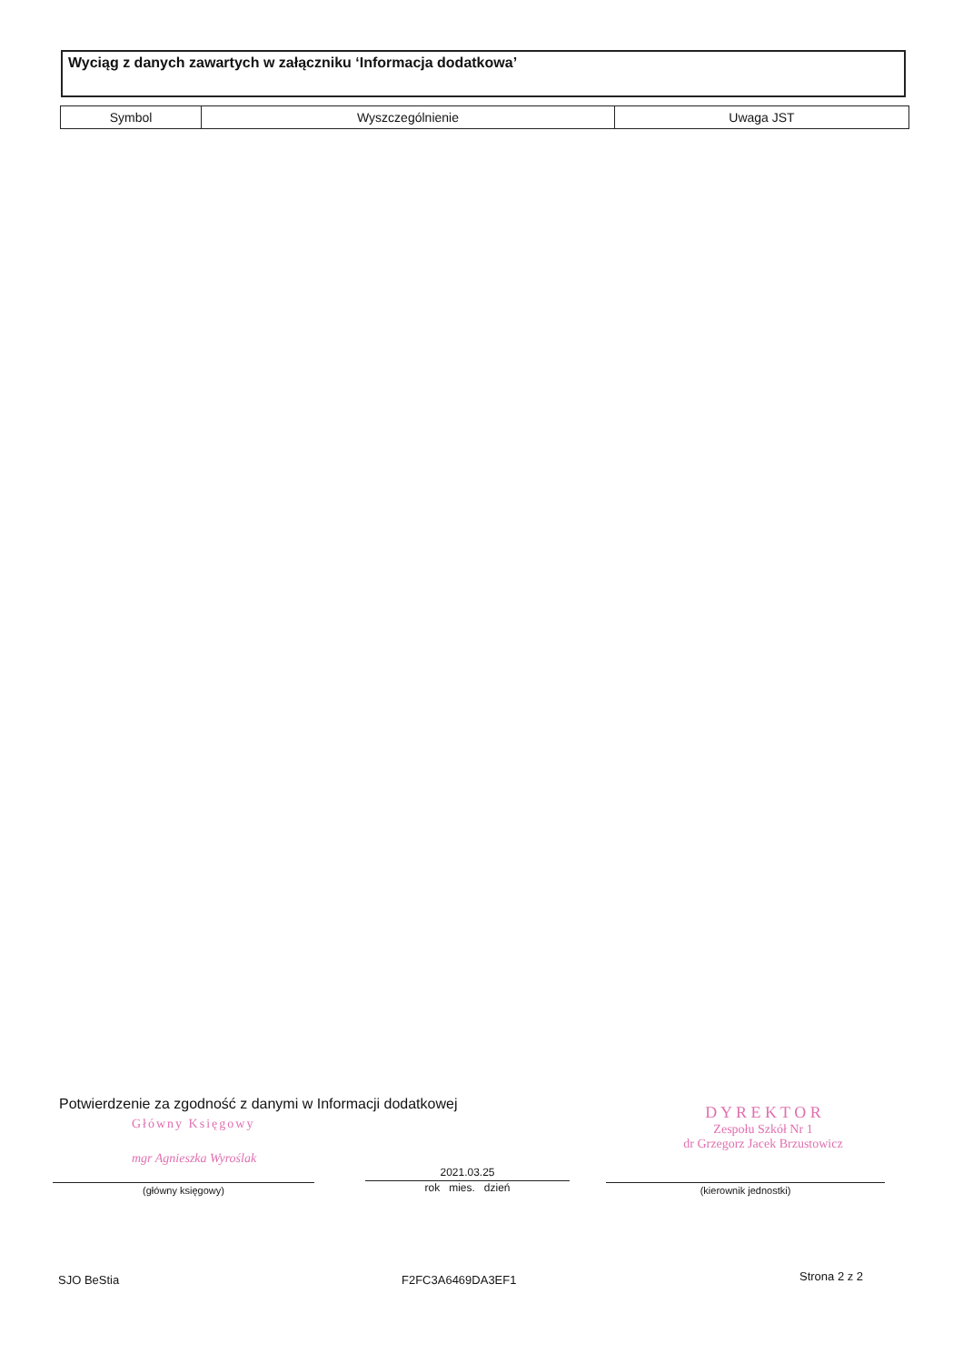Wyciąg z danych zawartych w załączniku ‘Informacja dodatkowa’
| Symbol | Wyszczególnienie | Uwaga JST |
| --- | --- | --- |
Potwierdzenie za zgodność z danymi w Informacji dodatkowej
Główny Księgowy
mgr Agnieszka Wyroślak
D Y R E K T O R
Zespołu Szkół Nr 1
dr Grzegorz Jacek Brzustowicz
(główny księgowy)
2021.03.25
rok mies. dzień
(kierownik jednostki)
SJO BeStia F2FC3A6469DA3EF1 Strona 2 z 2